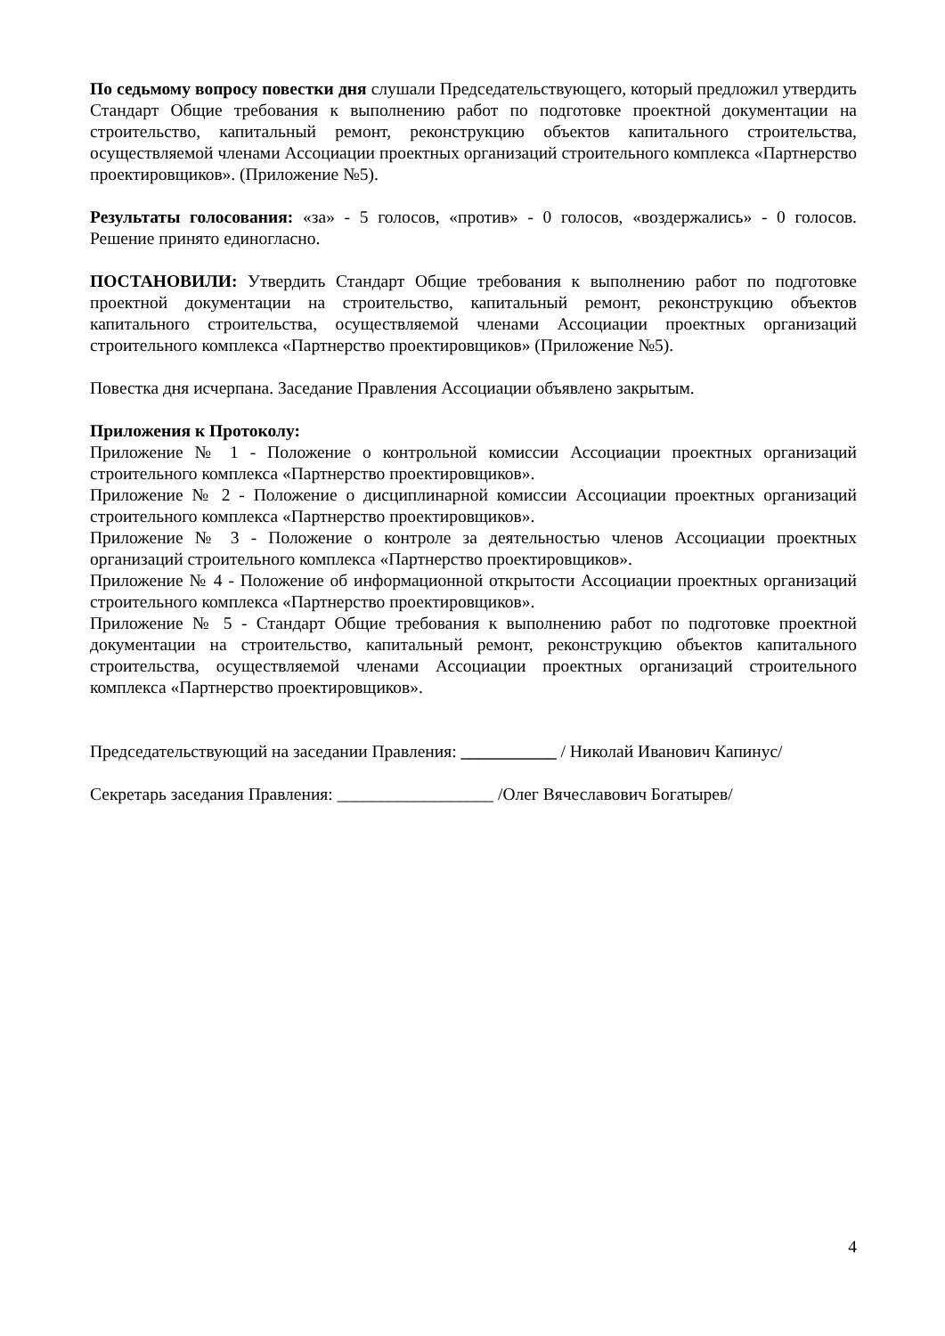По седьмому вопросу повестки дня слушали Председательствующего, который предложил утвердить Стандарт Общие требования к выполнению работ по подготовке проектной документации на строительство, капитальный ремонт, реконструкцию объектов капитального строительства, осуществляемой членами Ассоциации проектных организаций строительного комплекса «Партнерство проектировщиков». (Приложение №5).
Результаты голосования: «за» - 5 голосов, «против» - 0 голосов, «воздержались» - 0 голосов. Решение принято единогласно.
ПОСТАНОВИЛИ: Утвердить Стандарт Общие требования к выполнению работ по подготовке проектной документации на строительство, капитальный ремонт, реконструкцию объектов капитального строительства, осуществляемой членами Ассоциации проектных организаций строительного комплекса «Партнерство проектировщиков» (Приложение №5).
Повестка дня исчерпана. Заседание Правления Ассоциации объявлено закрытым.
Приложения к Протоколу:
Приложение № 1 - Положение о контрольной комиссии Ассоциации проектных организаций строительного комплекса «Партнерство проектировщиков».
Приложение № 2 - Положение о дисциплинарной комиссии Ассоциации проектных организаций строительного комплекса «Партнерство проектировщиков».
Приложение № 3 - Положение о контроле за деятельностью членов Ассоциации проектных организаций строительного комплекса «Партнерство проектировщиков».
Приложение № 4 - Положение об информационной открытости Ассоциации проектных организаций строительного комплекса «Партнерство проектировщиков».
Приложение № 5 - Стандарт Общие требования к выполнению работ по подготовке проектной документации на строительство, капитальный ремонт, реконструкцию объектов капитального строительства, осуществляемой членами Ассоциации проектных организаций строительного комплекса «Партнерство проектировщиков».
Председательствующий на заседании Правления: ___________ / Николай Иванович Капинус/
Секретарь заседания Правления: __________________ /Олег Вячеславович Богатырев/
4